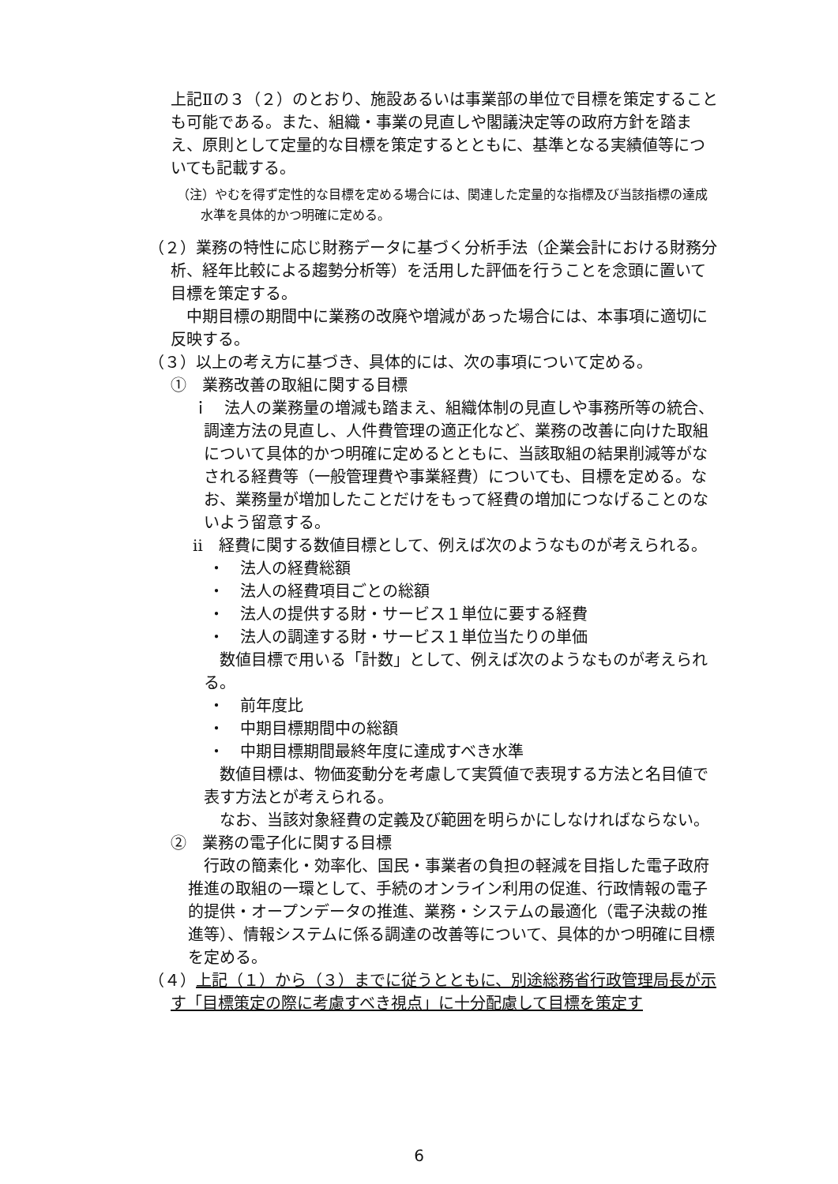上記Ⅱの３（２）のとおり、施設あるいは事業部の単位で目標を策定することも可能である。また、組織・事業の見直しや閣議決定等の政府方針を踏まえ、原則として定量的な目標を策定するとともに、基準となる実績値等についても記載する。
（注）やむを得ず定性的な目標を定める場合には、関連した定量的な指標及び当該指標の達成水準を具体的かつ明確に定める。
（２）業務の特性に応じ財務データに基づく分析手法（企業会計における財務分析、経年比較による趨勢分析等）を活用した評価を行うことを念頭に置いて目標を策定する。
　中期目標の期間中に業務の改廃や増減があった場合には、本事項に適切に反映する。
（３）以上の考え方に基づき、具体的には、次の事項について定める。
①　業務改善の取組に関する目標
ｉ　法人の業務量の増減も踏まえ、組織体制の見直しや事務所等の統合、調達方法の見直し、人件費管理の適正化など、業務の改善に向けた取組について具体的かつ明確に定めるとともに、当該取組の結果削減等がなされる経費等（一般管理費や事業経費）についても、目標を定める。なお、業務量が増加したことだけをもって経費の増加につなげることのないよう留意する。
ⅱ　経費に関する数値目標として、例えば次のようなものが考えられる。
・　法人の経費総額
・　法人の経費項目ごとの総額
・　法人の提供する財・サービス１単位に要する経費
・　法人の調達する財・サービス１単位当たりの単価
　数値目標で用いる「計数」として、例えば次のようなものが考えられる。
・　前年度比
・　中期目標期間中の総額
・　中期目標期間最終年度に達成すべき水準
　数値目標は、物価変動分を考慮して実質値で表現する方法と名目値で表す方法とが考えられる。
　なお、当該対象経費の定義及び範囲を明らかにしなければならない。
②　業務の電子化に関する目標
　行政の簡素化・効率化、国民・事業者の負担の軽減を目指した電子政府推進の取組の一環として、手続のオンライン利用の促進、行政情報の電子的提供・オープンデータの推進、業務・システムの最適化（電子決裁の推進等）、情報システムに係る調達の改善等について、具体的かつ明確に目標を定める。
（４）上記（１）から（３）までに従うとともに、別途総務省行政管理局長が示す「目標策定の際に考慮すべき視点」に十分配慮して目標を策定す
6